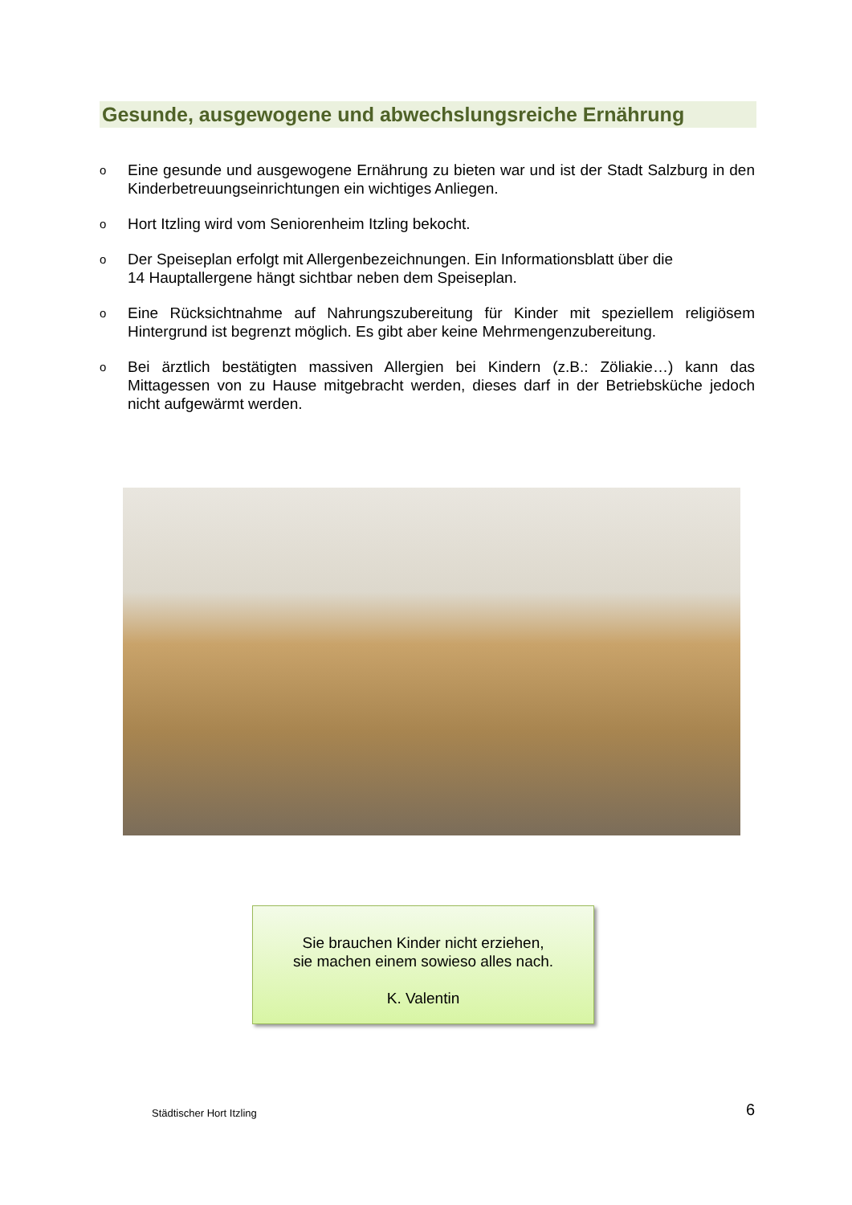Gesunde, ausgewogene und abwechslungsreiche Ernährung
o Eine gesunde und ausgewogene Ernährung zu bieten war und ist der Stadt Salzburg in den Kinderbetreuungseinrichtungen ein wichtiges Anliegen.
o Hort Itzling wird vom Seniorenheim Itzling bekocht.
o Der Speiseplan erfolgt mit Allergenbezeichnungen. Ein Informationsblatt über die
14 Hauptallergene hängt sichtbar neben dem Speiseplan.
o Eine Rücksichtnahme auf Nahrungszubereitung für Kinder mit speziellem religiösem Hintergrund ist begrenzt möglich. Es gibt aber keine Mehrmengenzubereitung.
o Bei ärztlich bestätigten massiven Allergien bei Kindern (z.B.: Zöliakie…) kann das Mittagessen von zu Hause mitgebracht werden, dieses darf in der Betriebsküche jedoch nicht aufgewärmt werden.
Sie brauchen Kinder nicht erziehen,
sie machen einem sowieso alles nach.
K. Valentin
Städtischer Hort Itzling 6